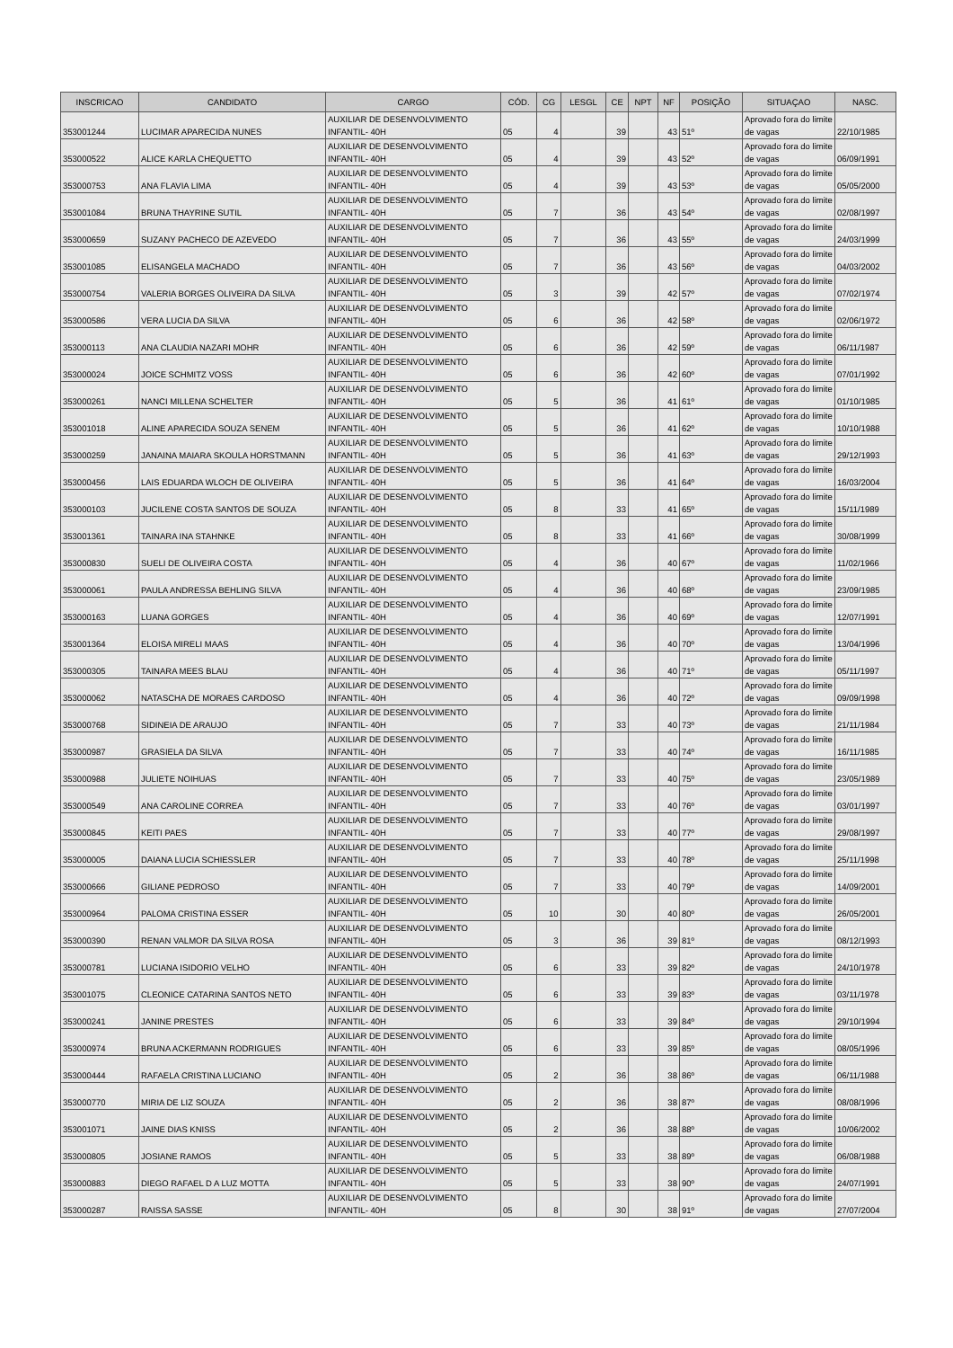| INSCRICAO | CANDIDATO | CARGO | CÓD. | CG | LESGL | CE | NPT | NF | POSIÇÃO | SITUAÇAO | NASC. |
| --- | --- | --- | --- | --- | --- | --- | --- | --- | --- | --- | --- |
| 353001244 | LUCIMAR APARECIDA NUNES | AUXILIAR DE DESENVOLVIMENTO INFANTIL- 40H | 05 | 4 | | 39 | | 43 | 51º | Aprovado fora do limite de vagas | 22/10/1985 |
| 353000522 | ALICE KARLA CHEQUETTO | AUXILIAR DE DESENVOLVIMENTO INFANTIL- 40H | 05 | 4 | | 39 | | 43 | 52º | Aprovado fora do limite de vagas | 06/09/1991 |
| 353000753 | ANA FLAVIA LIMA | AUXILIAR DE DESENVOLVIMENTO INFANTIL- 40H | 05 | 4 | | 39 | | 43 | 53º | Aprovado fora do limite de vagas | 05/05/2000 |
| 353001084 | BRUNA THAYRINE SUTIL | AUXILIAR DE DESENVOLVIMENTO INFANTIL- 40H | 05 | 7 | | 36 | | 43 | 54º | Aprovado fora do limite de vagas | 02/08/1997 |
| 353000659 | SUZANY PACHECO DE AZEVEDO | AUXILIAR DE DESENVOLVIMENTO INFANTIL- 40H | 05 | 7 | | 36 | | 43 | 55º | Aprovado fora do limite de vagas | 24/03/1999 |
| 353001085 | ELISANGELA MACHADO | AUXILIAR DE DESENVOLVIMENTO INFANTIL- 40H | 05 | 7 | | 36 | | 43 | 56º | Aprovado fora do limite de vagas | 04/03/2002 |
| 353000754 | VALERIA BORGES OLIVEIRA DA SILVA | AUXILIAR DE DESENVOLVIMENTO INFANTIL- 40H | 05 | 3 | | 39 | | 42 | 57º | Aprovado fora do limite de vagas | 07/02/1974 |
| 353000586 | VERA LUCIA DA SILVA | AUXILIAR DE DESENVOLVIMENTO INFANTIL- 40H | 05 | 6 | | 36 | | 42 | 58º | Aprovado fora do limite de vagas | 02/06/1972 |
| 353000113 | ANA CLAUDIA NAZARI MOHR | AUXILIAR DE DESENVOLVIMENTO INFANTIL- 40H | 05 | 6 | | 36 | | 42 | 59º | Aprovado fora do limite de vagas | 06/11/1987 |
| 353000024 | JOICE SCHMITZ VOSS | AUXILIAR DE DESENVOLVIMENTO INFANTIL- 40H | 05 | 6 | | 36 | | 42 | 60º | Aprovado fora do limite de vagas | 07/01/1992 |
| 353000261 | NANCI MILLENA SCHELTER | AUXILIAR DE DESENVOLVIMENTO INFANTIL- 40H | 05 | 5 | | 36 | | 41 | 61º | Aprovado fora do limite de vagas | 01/10/1985 |
| 353001018 | ALINE APARECIDA SOUZA SENEM | AUXILIAR DE DESENVOLVIMENTO INFANTIL- 40H | 05 | 5 | | 36 | | 41 | 62º | Aprovado fora do limite de vagas | 10/10/1988 |
| 353000259 | JANAINA MAIARA SKOULA HORSTMANN | AUXILIAR DE DESENVOLVIMENTO INFANTIL- 40H | 05 | 5 | | 36 | | 41 | 63º | Aprovado fora do limite de vagas | 29/12/1993 |
| 353000456 | LAIS EDUARDA WLOCH DE OLIVEIRA | AUXILIAR DE DESENVOLVIMENTO INFANTIL- 40H | 05 | 5 | | 36 | | 41 | 64º | Aprovado fora do limite de vagas | 16/03/2004 |
| 353000103 | JUCILENE COSTA SANTOS DE SOUZA | AUXILIAR DE DESENVOLVIMENTO INFANTIL- 40H | 05 | 8 | | 33 | | 41 | 65º | Aprovado fora do limite de vagas | 15/11/1989 |
| 353001361 | TAINARA INA STAHNKE | AUXILIAR DE DESENVOLVIMENTO INFANTIL- 40H | 05 | 8 | | 33 | | 41 | 66º | Aprovado fora do limite de vagas | 30/08/1999 |
| 353000830 | SUELI DE OLIVEIRA COSTA | AUXILIAR DE DESENVOLVIMENTO INFANTIL- 40H | 05 | 4 | | 36 | | 40 | 67º | Aprovado fora do limite de vagas | 11/02/1966 |
| 353000061 | PAULA ANDRESSA BEHLING SILVA | AUXILIAR DE DESENVOLVIMENTO INFANTIL- 40H | 05 | 4 | | 36 | | 40 | 68º | Aprovado fora do limite de vagas | 23/09/1985 |
| 353000163 | LUANA GORGES | AUXILIAR DE DESENVOLVIMENTO INFANTIL- 40H | 05 | 4 | | 36 | | 40 | 69º | Aprovado fora do limite de vagas | 12/07/1991 |
| 353001364 | ELOISA MIRELI MAAS | AUXILIAR DE DESENVOLVIMENTO INFANTIL- 40H | 05 | 4 | | 36 | | 40 | 70º | Aprovado fora do limite de vagas | 13/04/1996 |
| 353000305 | TAINARA MEES BLAU | AUXILIAR DE DESENVOLVIMENTO INFANTIL- 40H | 05 | 4 | | 36 | | 40 | 71º | Aprovado fora do limite de vagas | 05/11/1997 |
| 353000062 | NATASCHA DE MORAES CARDOSO | AUXILIAR DE DESENVOLVIMENTO INFANTIL- 40H | 05 | 4 | | 36 | | 40 | 72º | Aprovado fora do limite de vagas | 09/09/1998 |
| 353000768 | SIDINEIA DE ARAUJO | AUXILIAR DE DESENVOLVIMENTO INFANTIL- 40H | 05 | 7 | | 33 | | 40 | 73º | Aprovado fora do limite de vagas | 21/11/1984 |
| 353000987 | GRASIELA DA SILVA | AUXILIAR DE DESENVOLVIMENTO INFANTIL- 40H | 05 | 7 | | 33 | | 40 | 74º | Aprovado fora do limite de vagas | 16/11/1985 |
| 353000988 | JULIETE NOIHUAS | AUXILIAR DE DESENVOLVIMENTO INFANTIL- 40H | 05 | 7 | | 33 | | 40 | 75º | Aprovado fora do limite de vagas | 23/05/1989 |
| 353000549 | ANA CAROLINE CORREA | AUXILIAR DE DESENVOLVIMENTO INFANTIL- 40H | 05 | 7 | | 33 | | 40 | 76º | Aprovado fora do limite de vagas | 03/01/1997 |
| 353000845 | KEITI PAES | AUXILIAR DE DESENVOLVIMENTO INFANTIL- 40H | 05 | 7 | | 33 | | 40 | 77º | Aprovado fora do limite de vagas | 29/08/1997 |
| 353000005 | DAIANA LUCIA SCHIESSLER | AUXILIAR DE DESENVOLVIMENTO INFANTIL- 40H | 05 | 7 | | 33 | | 40 | 78º | Aprovado fora do limite de vagas | 25/11/1998 |
| 353000666 | GILIANE PEDROSO | AUXILIAR DE DESENVOLVIMENTO INFANTIL- 40H | 05 | 7 | | 33 | | 40 | 79º | Aprovado fora do limite de vagas | 14/09/2001 |
| 353000964 | PALOMA CRISTINA ESSER | AUXILIAR DE DESENVOLVIMENTO INFANTIL- 40H | 05 | 10 | | 30 | | 40 | 80º | Aprovado fora do limite de vagas | 26/05/2001 |
| 353000390 | RENAN VALMOR DA SILVA ROSA | AUXILIAR DE DESENVOLVIMENTO INFANTIL- 40H | 05 | 3 | | 36 | | 39 | 81º | Aprovado fora do limite de vagas | 08/12/1993 |
| 353000781 | LUCIANA ISIDORIO VELHO | AUXILIAR DE DESENVOLVIMENTO INFANTIL- 40H | 05 | 6 | | 33 | | 39 | 82º | Aprovado fora do limite de vagas | 24/10/1978 |
| 353001075 | CLEONICE CATARINA SANTOS NETO | AUXILIAR DE DESENVOLVIMENTO INFANTIL- 40H | 05 | 6 | | 33 | | 39 | 83º | Aprovado fora do limite de vagas | 03/11/1978 |
| 353000241 | JANINE PRESTES | AUXILIAR DE DESENVOLVIMENTO INFANTIL- 40H | 05 | 6 | | 33 | | 39 | 84º | Aprovado fora do limite de vagas | 29/10/1994 |
| 353000974 | BRUNA ACKERMANN RODRIGUES | AUXILIAR DE DESENVOLVIMENTO INFANTIL- 40H | 05 | 6 | | 33 | | 39 | 85º | Aprovado fora do limite de vagas | 08/05/1996 |
| 353000444 | RAFAELA CRISTINA LUCIANO | AUXILIAR DE DESENVOLVIMENTO INFANTIL- 40H | 05 | 2 | | 36 | | 38 | 86º | Aprovado fora do limite de vagas | 06/11/1988 |
| 353000770 | MIRIA DE LIZ SOUZA | AUXILIAR DE DESENVOLVIMENTO INFANTIL- 40H | 05 | 2 | | 36 | | 38 | 87º | Aprovado fora do limite de vagas | 08/08/1996 |
| 353001071 | JAINE DIAS KNISS | AUXILIAR DE DESENVOLVIMENTO INFANTIL- 40H | 05 | 2 | | 36 | | 38 | 88º | Aprovado fora do limite de vagas | 10/06/2002 |
| 353000805 | JOSIANE RAMOS | AUXILIAR DE DESENVOLVIMENTO INFANTIL- 40H | 05 | 5 | | 33 | | 38 | 89º | Aprovado fora do limite de vagas | 06/08/1988 |
| 353000883 | DIEGO RAFAEL D A LUZ MOTTA | AUXILIAR DE DESENVOLVIMENTO INFANTIL- 40H | 05 | 5 | | 33 | | 38 | 90º | Aprovado fora do limite de vagas | 24/07/1991 |
| 353000287 | RAISSA SASSE | AUXILIAR DE DESENVOLVIMENTO INFANTIL- 40H | 05 | 8 | | 30 | | 38 | 91º | Aprovado fora do limite de vagas | 27/07/2004 |